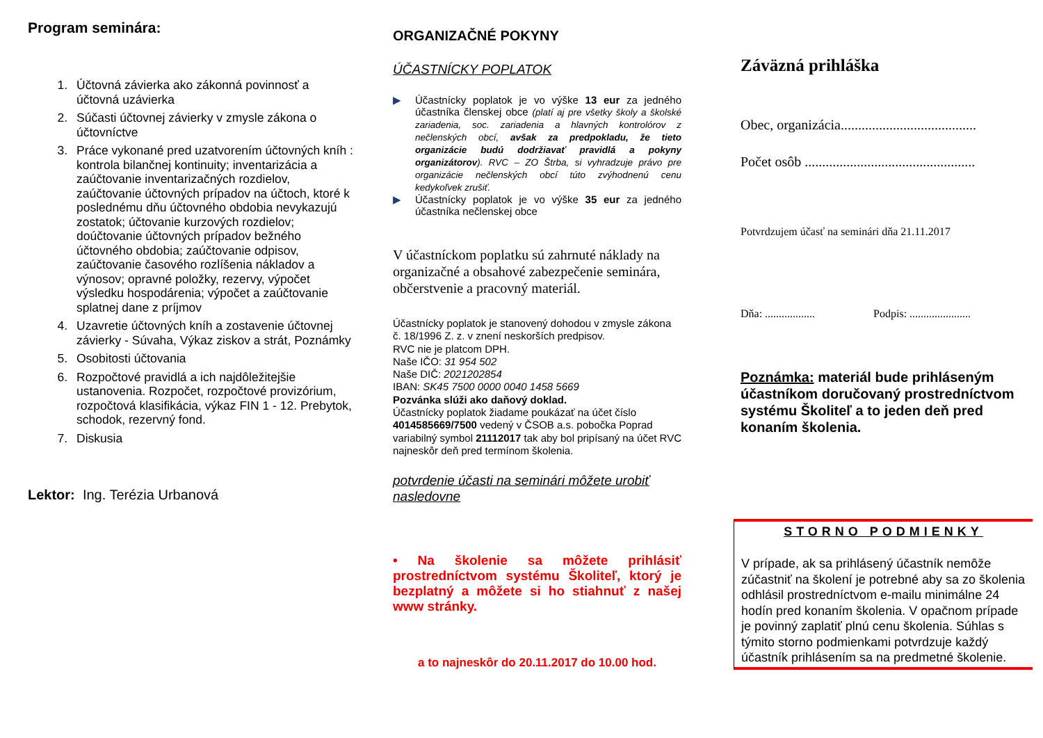Program seminára:
1. Účtovná závierka ako zákonná povinnosť a účtovná uzávierka
2. Súčasti účtovnej závierky v zmysle zákona o účtovníctve
3. Práce vykonané pred uzatvorením účtovných kníh : kontrola bilančnej kontinuity; inventarizácia a zaúčtovanie inventarizačných rozdielov, zaúčtovanie účtovných prípadov na účtoch, ktoré k poslednému dňu účtovného obdobia nevykazujú zostatok; účtovanie kurzových rozdielov; doúčtovanie účtovných prípadov bežného účtovného obdobia; zaúčtovanie odpisov, zaúčtovanie časového rozlíšenia nákladov a výnosov; opravné položky, rezervy, výpočet výsledku hospodárenia; výpočet a zaúčtovanie splatnej dane z príjmov
4. Uzavretie účtovných kníh a zostavenie účtovnej závierky - Súvaha, Výkaz ziskov a strát, Poznámky
5. Osobitosti účtovania
6. Rozpočtové pravidlá a ich najdôležitejšie ustanovenia. Rozpočet, rozpočtové provizórium, rozpočtová klasifikácia, výkaz FIN 1 - 12. Prebytok, schodok, rezervný fond.
7. Diskusia
Lektor: Ing. Terézia Urbanová
ORGANIZAČNÉ POKYNY
ÚČASTNÍCKY POPLATOK
▶ Účastnícky poplatok je vo výške 13 eur za jedného účastníka členskej obce (platí aj pre všetky školy a školské zariadenia, soc. zariadenia a hlavných kontrolórov z nečlenských obcí, avšak za predpokladu, že tieto organizácie budú dodržiavať pravidlá a pokyny organizátorov). RVC – ZO Štrba, si vyhradzuje právo pre organizácie nečlenských obcí túto zvýhodnenú cenu kedykoľvek zrušiť.
▶ Účastnícky poplatok je vo výške 35 eur za jedného účastníka nečlenskej obce
V účastníckom poplatku sú zahrnuté náklady na organizačné a obsahové zabezpečenie seminára, občerstvenie a pracovný materiál.
Účastnícky poplatok je stanovený dohodou v zmysle zákona č. 18/1996 Z. z. v znení neskorších predpisov.
RVC nie je platcom DPH.
Naše IČO: 31 954 502
Naše DIČ: 2021202854
IBAN: SK45 7500 0000 0040 1458 5669
Pozvánka slúži ako daňový doklad.
Účastnícky poplatok žiadame poukázať na účet číslo 4014585669/7500 vedený v ČSOB a.s. pobočka Poprad variabilný symbol 21112017 tak aby bol pripísaný na účet RVC najneskôr deň pred termínom školenia.
potvrdenie účasti na seminári môžete urobiť nasledovne
• Na školenie sa môžete prihlásiť prostredníctvom systému Školiteľ, ktorý je bezplatný a môžete si ho stiahnuť z našej www stránky.
a to najneskôr do 20.11.2017 do 10.00 hod.
Záväzná prihláška
Obec, organizácia.......................................
Počet osôb .................................................
Potvrdzujem účasť na seminári dňa 21.11.2017
Dňa: .................. Podpis: ......................
Poznámka: materiál bude prihláseným účastníkom doručovaný prostredníctvom systému Školiteľ a to jeden deň pred konaním školenia.
STORNO PODMIENKY
V prípade, ak sa prihlásený účastník nemôže zúčastniť na školení je potrebné aby sa zo školenia odhlásil prostredníctvom e-mailu minimálne 24 hodín pred konaním školenia. V opačnom prípade je povinný zaplatiť plnú cenu školenia. Súhlas s týmito storno podmienkami potvrdzuje každý účastník prihlásením sa na predmetné školenie.